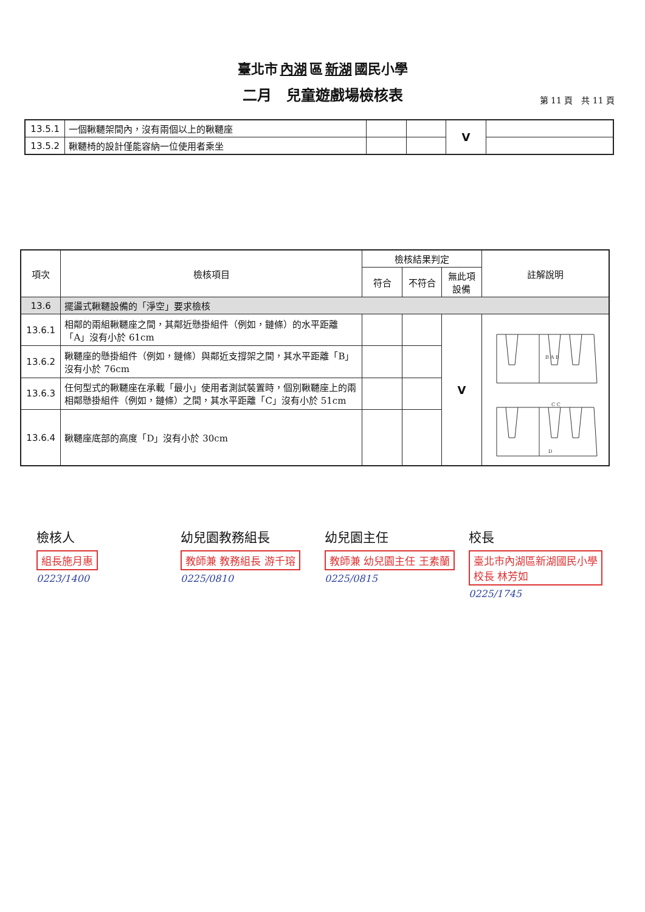臺北市 內湖 區 新湖 國民小學
二月　兒童遊戲場檢核表
第 11 頁　共 11 頁
| 13.5.1 | 一個鞦韆架間內，沒有兩個以上的鞦韆座 | | | V | |
| 13.5.2 | 鞦韆椅的設計僅能容納一位使用者乘坐 | | | | |
| 項次 | 檢核項目 | 檢核結果判定 | | | 註解說明 |
| --- | --- | --- | --- | --- | --- |
| | | 符合 | 不符合 | 無此項設備 | |
| 13.6 | 擺盪式鞦韆設備的「淨空」要求檢核 | | | | |
| 13.6.1 | 相鄰的兩組鞦韆座之間，其鄰近懸掛組件（例如，鏈條）的水平距離「A」沒有小於 61cm | | | V | B A B C C D |
| 13.6.2 | 鞦韆座的懸掛組件（例如，鏈條）與鄰近支撐架之間，其水平距離「B」沒有小於 76cm | | | | |
| 13.6.3 | 任何型式的鞦韆座在承載「最小」使用者測試裝置時，個別鞦韆座上的兩相鄰懸掛組件（例如，鏈條）之間，其水平距離「C」沒有小於 51cm | | | | |
| 13.6.4 | 鞦韆座底部的高度「D」沒有小於 30cm | | | | |
檢核人
組長施月惠
0223/1400
幼兒園教務組長
教師兼 教務組長 游千瑢
0225/0810
幼兒園主任
教師兼 幼兒園主任 王素蘭
0225/0815
校長
臺北市內湖區新湖國民小學校長 林芳如
0225/1745